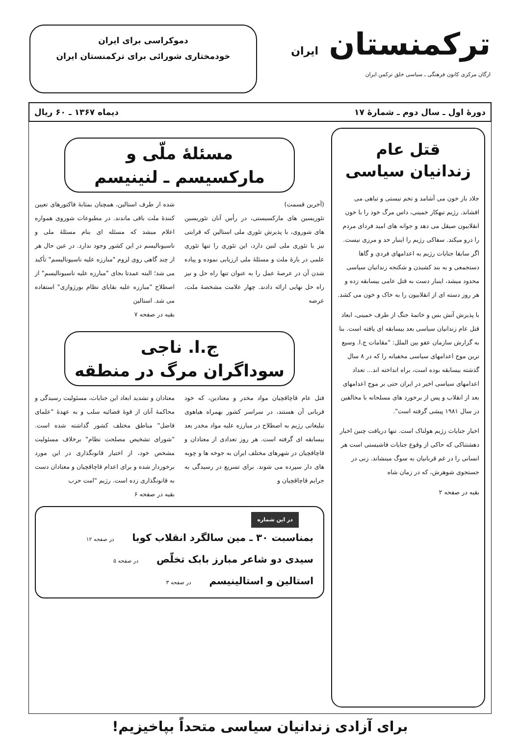ترکمنستان ایران
ارگان مرکزی کانون فرهنگی ـ سیاسی خلق ترکمن ایران
دموکراسی برای ایران
خودمختاری شورائی برای ترکمنستان ایران
دورهٔ اول ـ سال دوم ـ شمارهٔ ۱۷ دیماه ۱۳۶۷ ـ ۶۰ ریال
قتل عام
زندانیان سیاسی
جلاد باز خون می آشامد و تخم نیستی و تباهی می افشاند. رژیم تبهکار خمینی، داس مرگ خود را با خون انقلابیون صیقل می دهد و جوانه های امید فردای مردم را درو میکند. سفاکی رژیم را اینبار حد و مرزی نیست. اگر سابقا جنایات رژیم به اعدامهای فردی و گاها دستجمعی و به بند کشیدن و شکنجه زندانیان سیاسی محدود میشد، اینبار دست به قتل عامی بیسابقه زده و هر روز دسته ای از انقلابیون را به خاک و خون می کشد.
با پذیرش آتش بس و خاتمهٔ جنگ از طرف خمینی، ابعاد قتل عام زندانیان سیاسی بعد بیسابقه ای یافته است. بنا به گزارش سازمان عفو بین الملل: "مقامات ج.ا. وسیع ترین موج اعدامهای سیاسی مخفیانه را که در ۸ سال گذشته بیسابقه بوده است، براه انداخته اند... تعداد اعدامهای سیاسی اخیر در ایران حتی بر موج اعدامهای بعد از انقلاب و پس از برخورد های مسلحانه با مخالفین در سال ۱۹۸۱ پیشی گرفته است".
اخبار جنایات رژیم هولناک است. تنها دریافت چنین اخبار دهشتناکی که حاکی از وقوع جنایات فاشیستی است هر انسانی را در غم قربانیان به سوگ مینشاند. زنی در جستجوی شوهرش، که در زمان شاه
بقیه در صفحه ۲
مسئلهٔ ملّی و
مارکسیسم ـ لنینیسم
(آخرین قسمت)
تئوریسین های مارکسیستی، در رأس آنان تئوریسین های شوروی، با پذیرش تئوری ملی استالین که قرابتی نیز با تئوری ملی لنین دارد، این تئوری را تنها تئوری علمی در بارهٔ ملت و مسئلهٔ ملی ارزیابی نموده و پیاده شدن آن در عرصهٔ عمل را به عنوان تنها راه حل و نیز راه حل نهایی ارائه دادند. چهار علامت مشخصهٔ ملت، عرضه
شده از طرف استالین، همچنان بمثابهٔ فاکتورهای تعیین کنندهٔ ملت باقی ماندند. در مطبوعات شوروی همواره اعلام میشد که مسئله ای بنام مسئلهٔ ملی و ناسیونالیسم در این کشور وجود ندارد. در عین حال هر از چند گاهی روی لزوم "مبارزه علیه ناسیونالیسم" تأکید می شد؛ البته عمدتا بجای "مبارزه علیه ناسیونالیسم" از اصطلاح "مبارزه علیه بقایای نظام بورژوازی" استفاده می شد. استالین
بقیه در صفحه ۷
ج.ا. ناجی
سوداگران مرگ در منطقه
قتل عام قاچاقچیان مواد مخدر و معتادین، که خود قربانی آن هستند، در سراسر کشور بهمراه هیاهوی تبلیغاتی رژیم به اصطلاح در مبارزه علیه مواد مخدر بعد بیسابقه ای گرفته است. هر روز تعدادی از معتادان و قاچاقچیان در شهرهای مختلف ایران به جوخه ها و چوبه های دار سپرده می شوند. برای تسریع در رسیدگی به جرایم قاچاقچیان و
معتادان و تشدید ابعاد این جنایات، مسئولیت رسیدگی و محاکمهٔ آنان از قوهٔ قضائیه سلب و به عهدهٔ "علمای فاضل" مناطق مختلف کشور گذاشته شده است. "شورای تشخیص مصلحت نظام" برخلاف مسئولیت مشخص خود، از اختیار قانونگذاری در این مورد برخوردار شده و برای اعدام قاچاقچیان و معتادان دست به قانونگذاری زده است. رژیم "امت حزب
بقیه در صفحه ۶
در این شماره
بمناسبت ۳۰ ـ مین سالگرد انقلاب کوبا در صفحه ۱۲
سیدی دو شاعر مبارز بابک تخلّص در صفحه ۵
استالین و استالینیسم در صفحه ۳
برای آزادی زندانیان سیاسی متحداً بپاخیزیم!